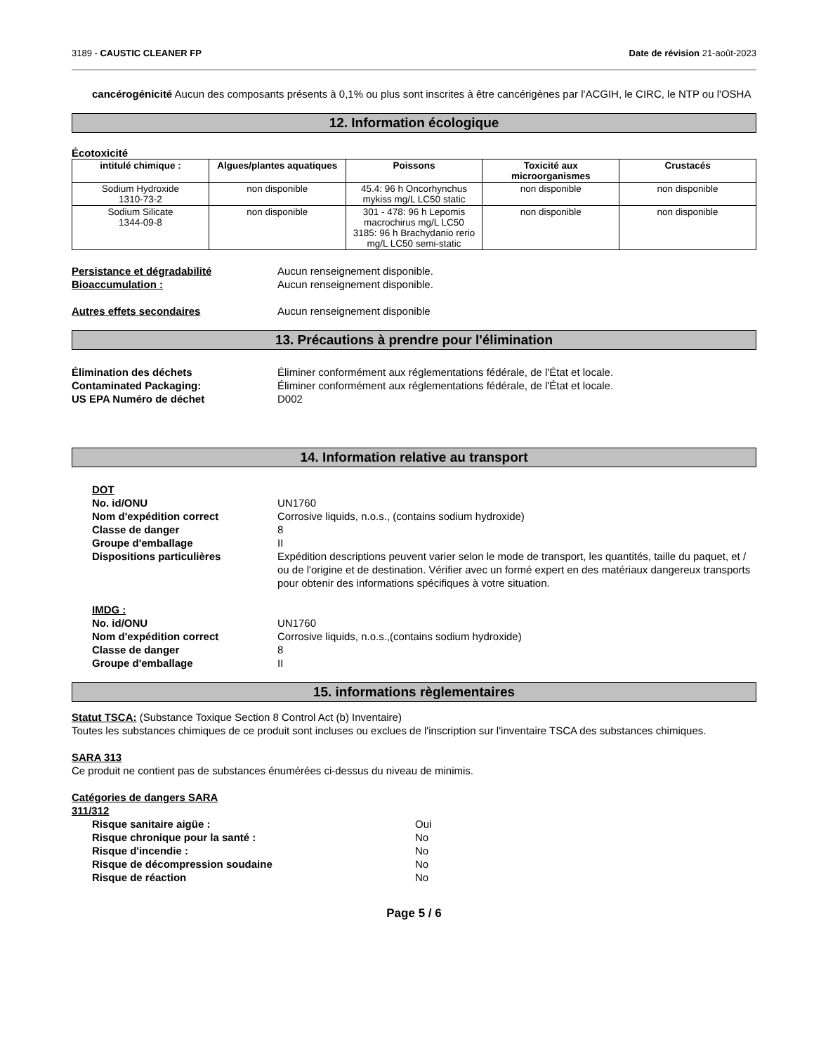3189 - CAUSTIC CLEANER FP Date de révision 21-août-2023
cancérogénicité Aucun des composants présents à 0,1% ou plus sont inscrites à être cancérigènes par l'ACGIH, le CIRC, le NTP ou l'OSHA
12. Information écologique
Écotoxicité
| intitulé chimique : | Algues/plantes aquatiques | Poissons | Toxicité aux microorganismes | Crustacés |
| --- | --- | --- | --- | --- |
| Sodium Hydroxide 1310-73-2 | non disponible | 45.4: 96 h Oncorhynchus mykiss mg/L LC50 static | non disponible | non disponible |
| Sodium Silicate 1344-09-8 | non disponible | 301 - 478: 96 h Lepomis macrochirus mg/L LC50 3185: 96 h Brachydanio rerio mg/L LC50 semi-static | non disponible | non disponible |
Persistance et dégradabilité Aucun renseignement disponible.
Bioaccumulation : Aucun renseignement disponible.
Autres effets secondaires Aucun renseignement disponible
13. Précautions à prendre pour l'élimination
Élimination des déchets Éliminer conformément aux réglementations fédérale, de l'État et locale.
Contaminated Packaging: Éliminer conformément aux réglementations fédérale, de l'État et locale.
US EPA Numéro de déchet D002
14. Information relative au transport
DOT
No. id/ONU UN1760
Nom d'expédition correct Corrosive liquids, n.o.s., (contains sodium hydroxide)
Classe de danger 8
Groupe d'emballage II
Dispositions particulières Expédition descriptions peuvent varier selon le mode de transport, les quantités, taille du paquet, et / ou de l'origine et de destination. Vérifier avec un formé expert en des matériaux dangereux transports pour obtenir des informations spécifiques à votre situation.
IMDG :
No. id/ONU UN1760
Nom d'expédition correct Corrosive liquids, n.o.s.,(contains sodium hydroxide)
Classe de danger 8
Groupe d'emballage II
15. informations règlementaires
Statut TSCA: (Substance Toxique Section 8 Control Act (b) Inventaire)
Toutes les substances chimiques de ce produit sont incluses ou exclues de l'inscription sur l'inventaire TSCA des substances chimiques.
SARA 313
Ce produit ne contient pas de substances énumérées ci-dessus du niveau de minimis.
Catégories de dangers SARA
311/312
Risque sanitaire aigüe : Oui
Risque chronique pour la santé : No
Risque d'incendie : No
Risque de décompression soudaine No
Risque de réaction No
Page 5 / 6